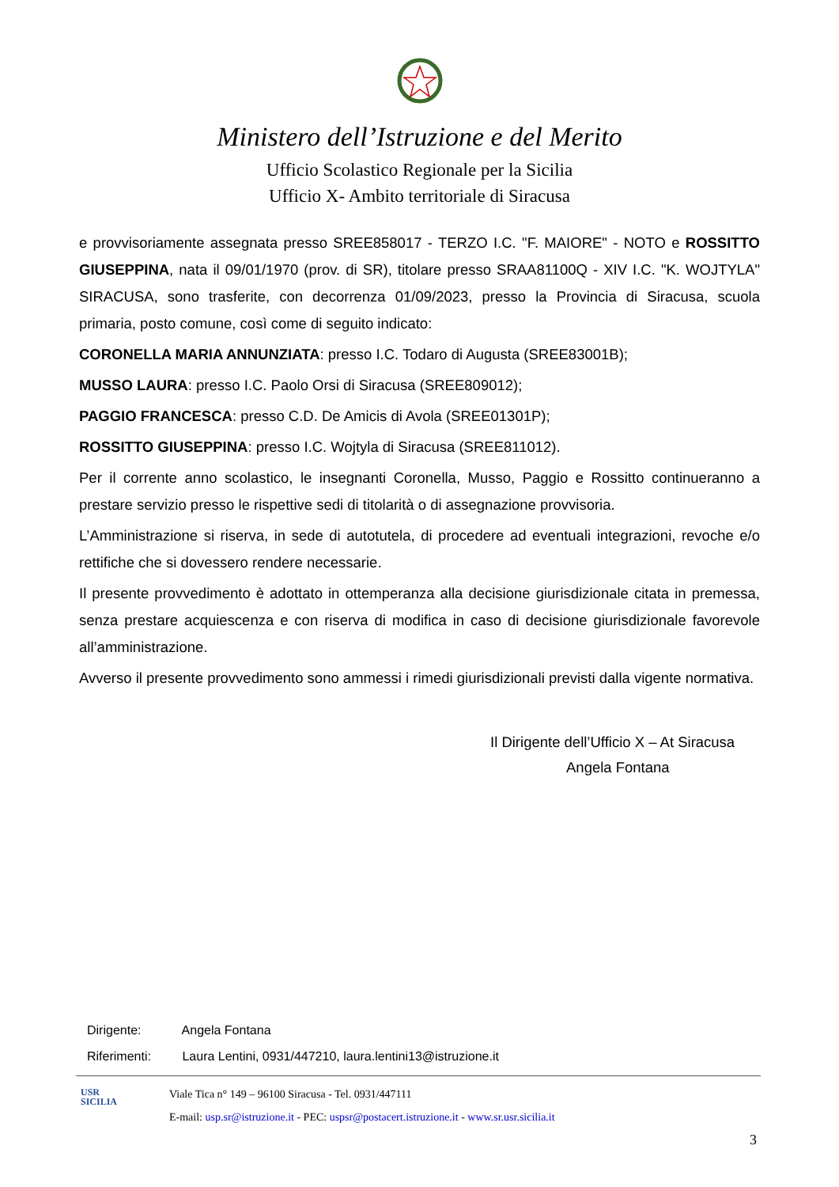Ministero dell’Istruzione e del Merito
Ufficio Scolastico Regionale per la Sicilia
Ufficio X- Ambito territoriale di Siracusa
e provvisoriamente assegnata presso SREE858017 - TERZO I.C. "F. MAIORE" - NOTO e ROSSITTO GIUSEPPINA, nata il 09/01/1970 (prov. di SR), titolare presso SRAA81100Q - XIV I.C. "K. WOJTYLA" SIRACUSA, sono trasferite, con decorrenza 01/09/2023, presso la Provincia di Siracusa, scuola primaria, posto comune, così come di seguito indicato:
CORONELLA MARIA ANNUNZIATA: presso I.C. Todaro di Augusta (SREE83001B);
MUSSO LAURA: presso I.C. Paolo Orsi di Siracusa (SREE809012);
PAGGIO FRANCESCA: presso C.D. De Amicis di Avola (SREE01301P);
ROSSITTO GIUSEPPINA: presso I.C. Wojtyla di Siracusa (SREE811012).
Per il corrente anno scolastico, le insegnanti Coronella, Musso, Paggio e Rossitto continueranno a prestare servizio presso le rispettive sedi di titolarità o di assegnazione provvisoria.
L’Amministrazione si riserva, in sede di autotutela, di procedere ad eventuali integrazioni, revoche e/o rettifiche che si dovessero rendere necessarie.
Il presente provvedimento è adottato in ottemperanza alla decisione giurisdizionale citata in premessa, senza prestare acquiescenza e con riserva di modifica in caso di decisione giurisdizionale favorevole all’amministrazione.
Avverso il presente provvedimento sono ammessi i rimedi giurisdizionali previsti dalla vigente normativa.
Il Dirigente dell’Ufficio X – At Siracusa
Angela Fontana
Dirigente: Angela Fontana
Riferimenti: Laura Lentini, 0931/447210, laura.lentini13@istruzione.it
USR
SICILIA
Viale Tica n° 149 – 96100 Siracusa - Tel. 0931/447111
E-mail: usp.sr@istruzione.it - PEC: uspsr@postacert.istruzione.it - www.sr.usr.sicilia.it
3